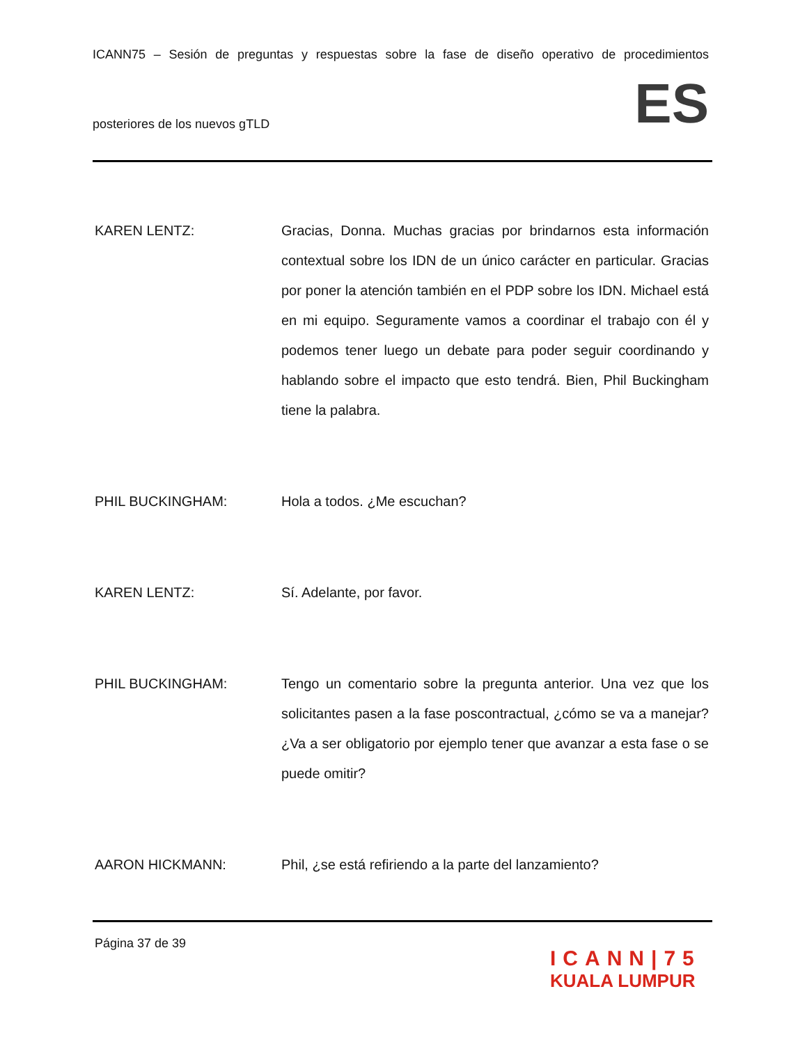ICANN75 – Sesión de preguntas y respuestas sobre la fase de diseño operativo de procedimientos
posteriores de los nuevos gTLD ES
KAREN LENTZ: Gracias, Donna. Muchas gracias por brindarnos esta información contextual sobre los IDN de un único carácter en particular. Gracias por poner la atención también en el PDP sobre los IDN. Michael está en mi equipo. Seguramente vamos a coordinar el trabajo con él y podemos tener luego un debate para poder seguir coordinando y hablando sobre el impacto que esto tendrá. Bien, Phil Buckingham tiene la palabra.
PHIL BUCKINGHAM: Hola a todos. ¿Me escuchan?
KAREN LENTZ: Sí. Adelante, por favor.
PHIL BUCKINGHAM: Tengo un comentario sobre la pregunta anterior. Una vez que los solicitantes pasen a la fase poscontractual, ¿cómo se va a manejar? ¿Va a ser obligatorio por ejemplo tener que avanzar a esta fase o se puede omitir?
AARON HICKMANN: Phil, ¿se está refiriendo a la parte del lanzamiento?
Página 37 de 39
ICANN|75
KUALA LUMPUR